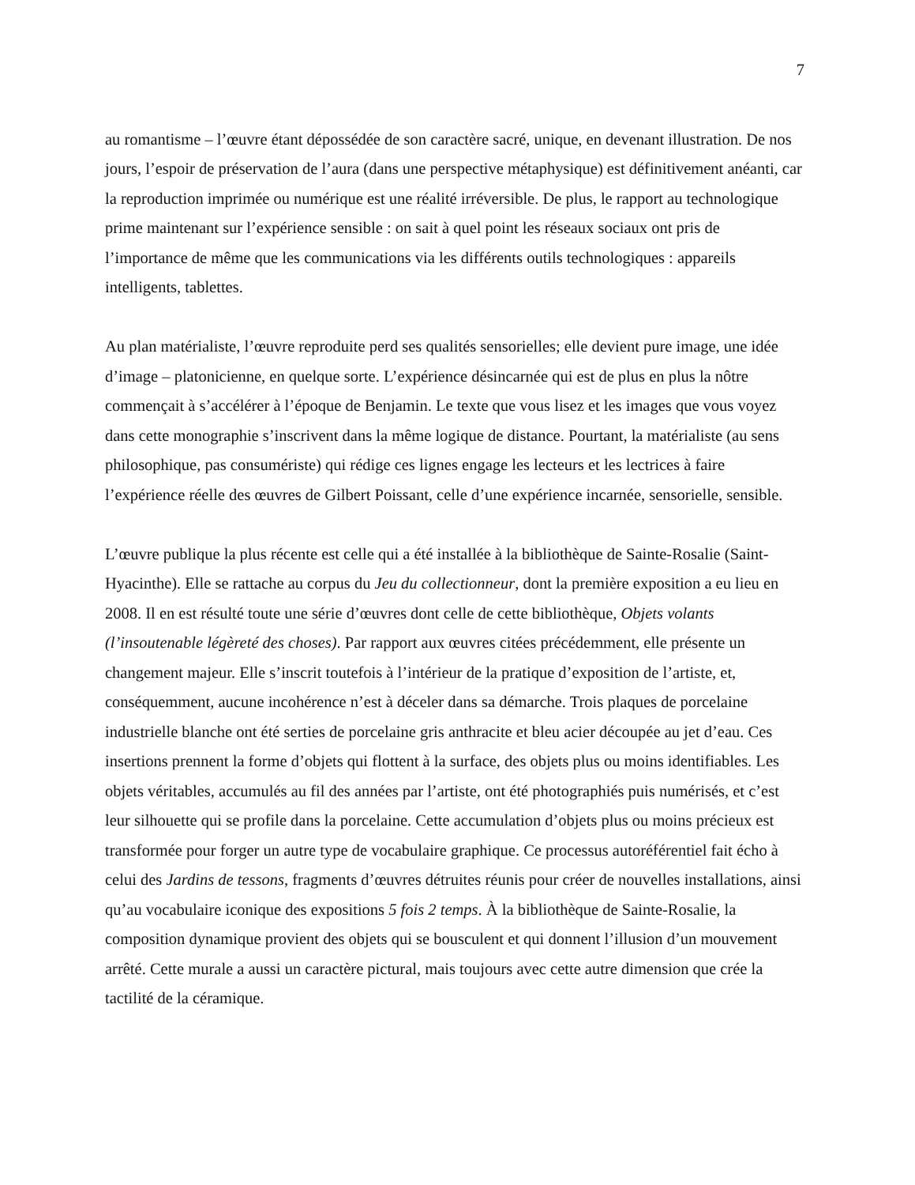7
au romantisme – l’œuvre étant dépossédée de son caractère sacré, unique, en devenant illustration. De nos jours, l’espoir de préservation de l’aura (dans une perspective métaphysique) est définitivement anéanti, car la reproduction imprimée ou numérique est une réalité irréversible. De plus, le rapport au technologique prime maintenant sur l’expérience sensible : on sait à quel point les réseaux sociaux ont pris de l’importance de même que les communications via les différents outils technologiques : appareils intelligents, tablettes.
Au plan matérialiste, l’œuvre reproduite perd ses qualités sensorielles; elle devient pure image, une idée d’image – platonicienne, en quelque sorte. L’expérience désincarnée qui est de plus en plus la nôtre commençait à s’accélérer à l’époque de Benjamin. Le texte que vous lisez et les images que vous voyez dans cette monographie s’inscrivent dans la même logique de distance. Pourtant, la matérialiste (au sens philosophique, pas consumériste) qui rédige ces lignes engage les lecteurs et les lectrices à faire l’expérience réelle des œuvres de Gilbert Poissant, celle d’une expérience incarnée, sensorielle, sensible.
L’œuvre publique la plus récente est celle qui a été installée à la bibliothèque de Sainte-Rosalie (Saint-Hyacinthe). Elle se rattache au corpus du Jeu du collectionneur, dont la première exposition a eu lieu en 2008. Il en est résulté toute une série d’œuvres dont celle de cette bibliothèque, Objets volants (l’insoutenable légèreté des choses). Par rapport aux œuvres citées précédemment, elle présente un changement majeur. Elle s’inscrit toutefois à l’intérieur de la pratique d’exposition de l’artiste, et, conséquemment, aucune incohérence n’est à déceler dans sa démarche. Trois plaques de porcelaine industrielle blanche ont été serties de porcelaine gris anthracite et bleu acier découpée au jet d’eau. Ces insertions prennent la forme d’objets qui flottent à la surface, des objets plus ou moins identifiables. Les objets véritables, accumulés au fil des années par l’artiste, ont été photographiés puis numérisés, et c’est leur silhouette qui se profile dans la porcelaine. Cette accumulation d’objets plus ou moins précieux est transformée pour forger un autre type de vocabulaire graphique. Ce processus autoréférentiel fait écho à celui des Jardins de tessons, fragments d’œuvres détruites réunis pour créer de nouvelles installations, ainsi qu’au vocabulaire iconique des expositions 5 fois 2 temps. À la bibliothèque de Sainte-Rosalie, la composition dynamique provient des objets qui se bousculent et qui donnent l’illusion d’un mouvement arrêté. Cette murale a aussi un caractère pictural, mais toujours avec cette autre dimension que crée la tactilité de la céramique.